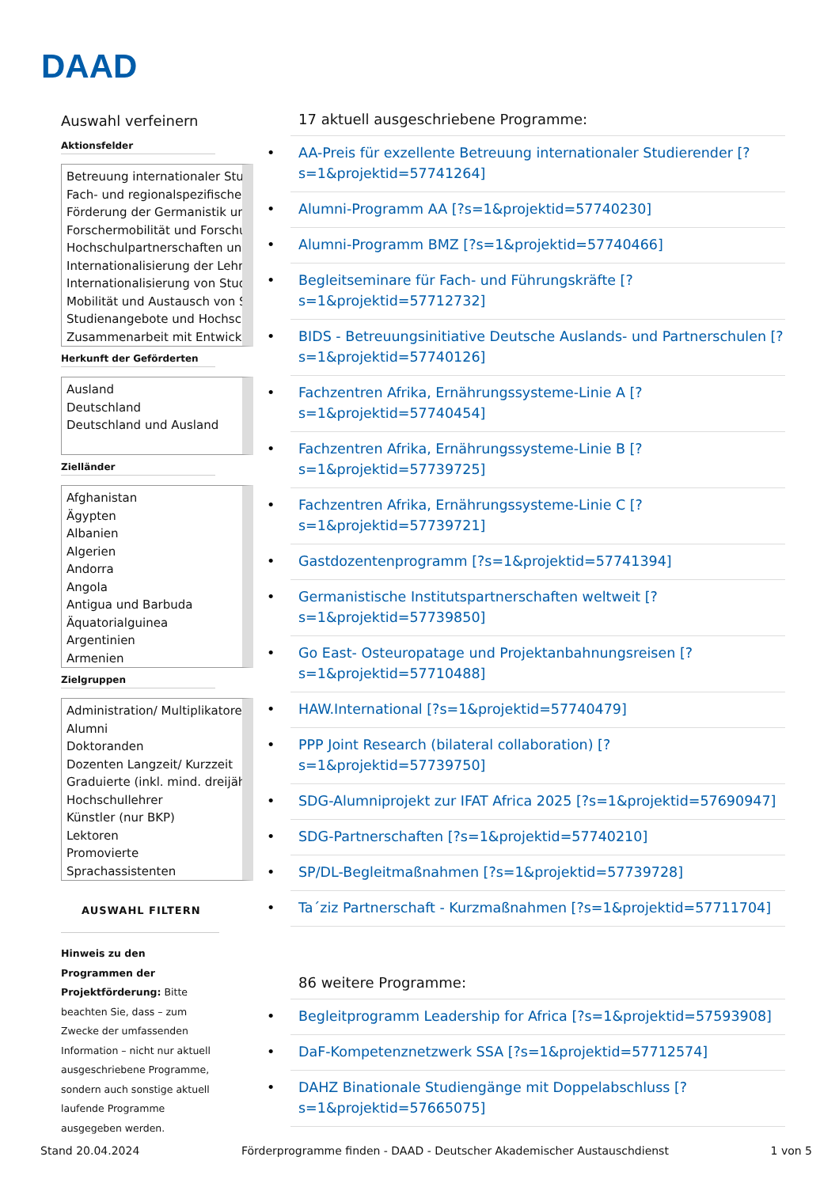DAAD
Auswahl verfeinern
Aktionsfelder
Betreuung internationaler Stud
Fach- und regionalspezifische
Förderung der Germanistik und
Forschermobilität und Forschu
Hochschulpartnerschaften und
Internationalisierung der Lehre
Internationalisierung von Stud
Mobilität und Austausch von S
Studienangebote und Hochsch
Zusammenarbeit mit Entwickl
Herkunft der Geförderten
Ausland
Deutschland
Deutschland und Ausland
Zielländer
Afghanistan
Ägypten
Albanien
Algerien
Andorra
Angola
Antigua und Barbuda
Äquatorialguinea
Argentinien
Armenien
Zielgruppen
Administration/ Multiplikatore
Alumni
Doktoranden
Dozenten Langzeit/ Kurzzeit
Graduierte (inkl. mind. dreijähr
Hochschullehrer
Künstler (nur BKP)
Lektoren
Promovierte
Sprachassistenten
AUSWAHL FILTERN
Hinweis zu den Programmen der Projektförderung: Bitte beachten Sie, dass – zum Zwecke der umfassenden Information – nicht nur aktuell ausgeschriebene Programme, sondern auch sonstige aktuell laufende Programme ausgegeben werden.
17 aktuell ausgeschriebene Programme:
AA-Preis für exzellente Betreuung internationaler Studierender [?s=1&projektid=57741264]
Alumni-Programm AA [?s=1&projektid=57740230]
Alumni-Programm BMZ [?s=1&projektid=57740466]
Begleitseminare für Fach- und Führungskräfte [?s=1&projektid=57712732]
BIDS - Betreuungsinitiative Deutsche Auslands- und Partnerschulen [?s=1&projektid=57740126]
Fachzentren Afrika, Ernährungssysteme-Linie A [?s=1&projektid=57740454]
Fachzentren Afrika, Ernährungssysteme-Linie B [?s=1&projektid=57739725]
Fachzentren Afrika, Ernährungssysteme-Linie C [?s=1&projektid=57739721]
Gastdozentenprogramm [?s=1&projektid=57741394]
Germanistische Institutspartnerschaften weltweit [?s=1&projektid=57739850]
Go East- Osteuropatage und Projektanbahnungsreisen [?s=1&projektid=57710488]
HAW.International [?s=1&projektid=57740479]
PPP Joint Research (bilateral collaboration) [?s=1&projektid=57739750]
SDG-Alumniprojekt zur IFAT Africa 2025 [?s=1&projektid=57690947]
SDG-Partnerschaften [?s=1&projektid=57740210]
SP/DL-Begleitmaßnahmen [?s=1&projektid=57739728]
Ta´ziz Partnerschaft - Kurzmaßnahmen [?s=1&projektid=57711704]
86 weitere Programme:
Begleitprogramm Leadership for Africa [?s=1&projektid=57593908]
DaF-Kompetenznetzwerk SSA [?s=1&projektid=57712574]
DAHZ Binationale Studiengänge mit Doppelabschluss [?s=1&projektid=57665075]
Stand 20.04.2024 Förderprogramme finden - DAAD - Deutscher Akademischer Austauschdienst 1 von 5